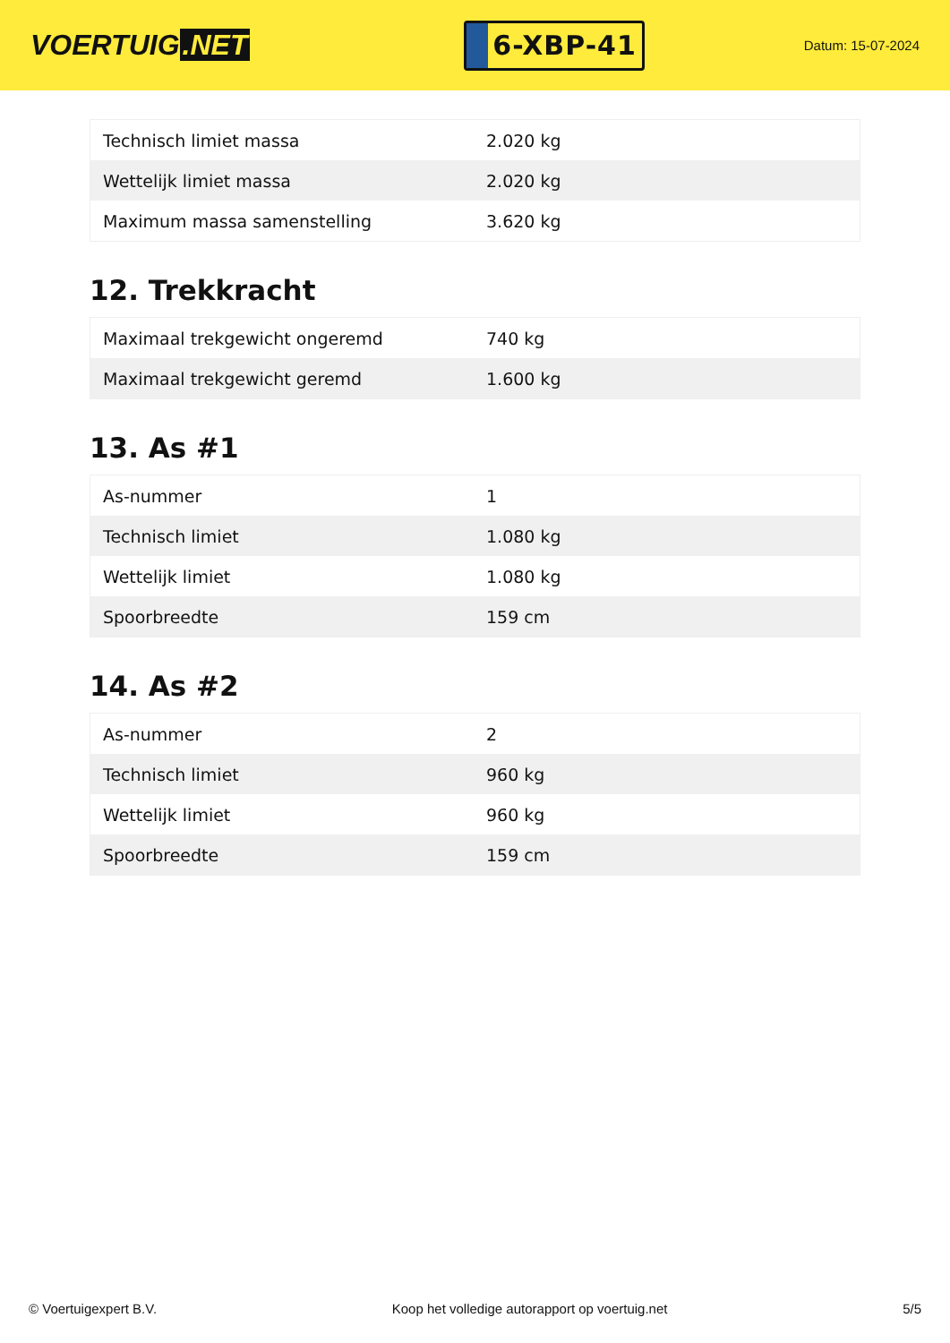VOERTUIG.NET
6-XBP-41
Datum: 15-07-2024
| Technisch limiet massa | 2.020 kg |
| Wettelijk limiet massa | 2.020 kg |
| Maximum massa samenstelling | 3.620 kg |
12. Trekkracht
| Maximaal trekgewicht ongeremd | 740 kg |
| Maximaal trekgewicht geremd | 1.600 kg |
13. As #1
| As-nummer | 1 |
| Technisch limiet | 1.080 kg |
| Wettelijk limiet | 1.080 kg |
| Spoorbreedte | 159 cm |
14. As #2
| As-nummer | 2 |
| Technisch limiet | 960 kg |
| Wettelijk limiet | 960 kg |
| Spoorbreedte | 159 cm |
© Voertuigexpert B.V. Koop het volledige autorapport op voertuig.net 5/5